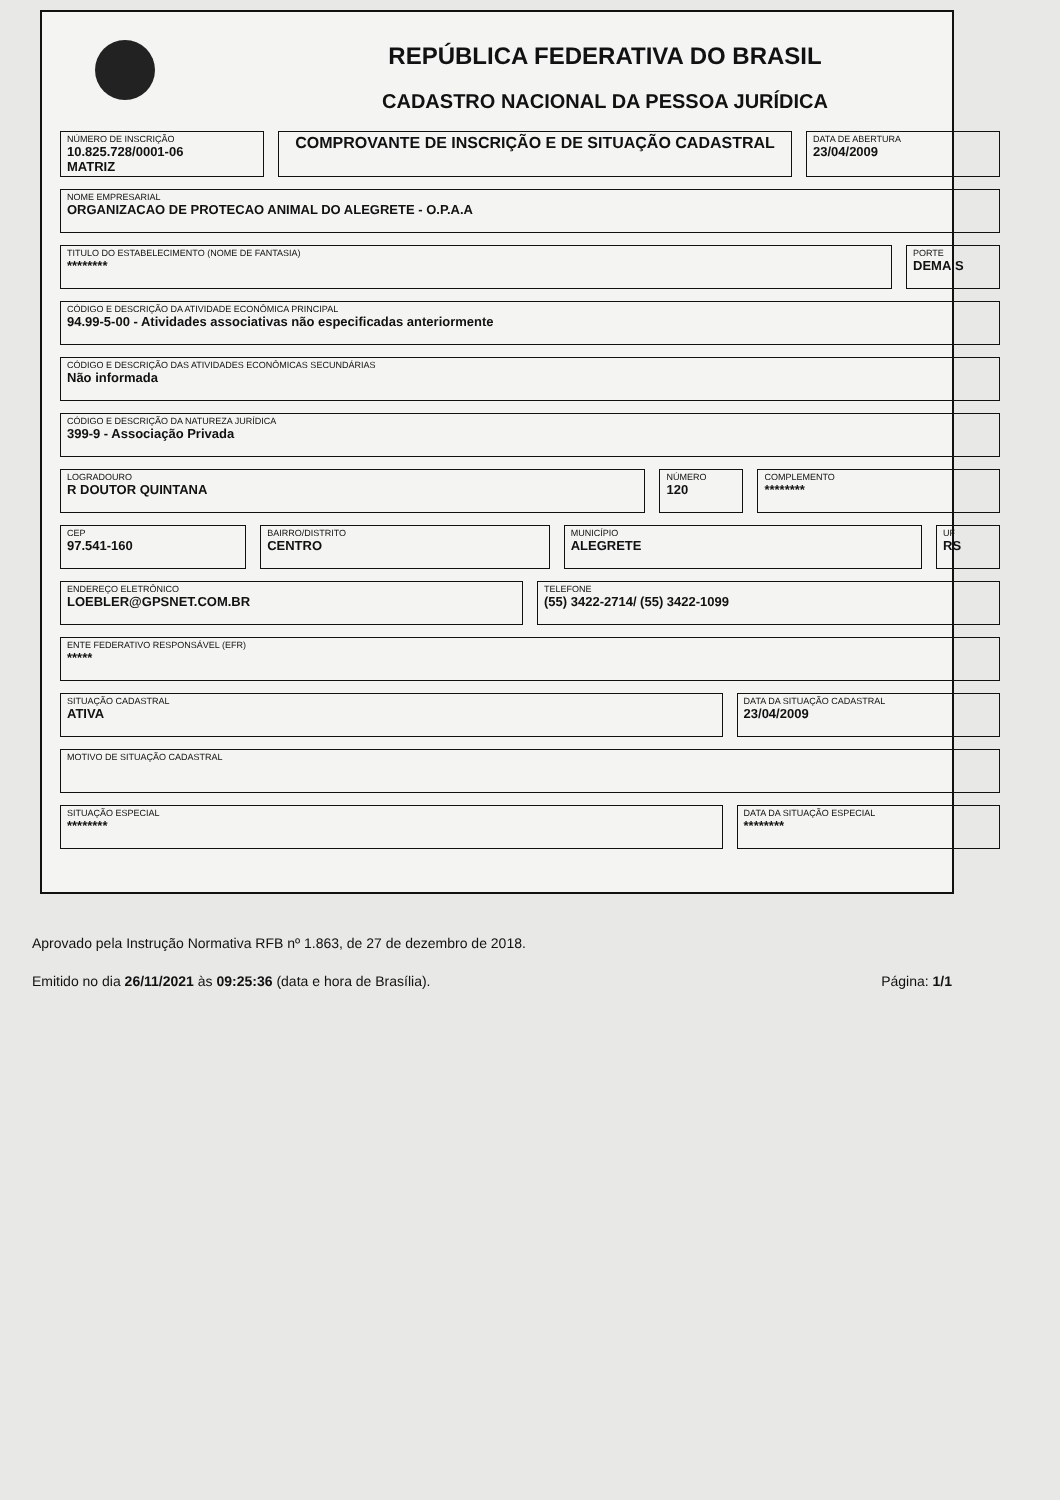REPÚBLICA FEDERATIVA DO BRASIL
CADASTRO NACIONAL DA PESSOA JURÍDICA
NÚMERO DE INSCRIÇÃO
10.825.728/0001-06
MATRIZ
COMPROVANTE DE INSCRIÇÃO E DE SITUAÇÃO CADASTRAL
DATA DE ABERTURA
23/04/2009
NOME EMPRESARIAL
ORGANIZACAO DE PROTECAO ANIMAL DO ALEGRETE - O.P.A.A
TITULO DO ESTABELECIMENTO (NOME DE FANTASIA)
********
PORTE
DEMAIS
CÓDIGO E DESCRIÇÃO DA ATIVIDADE ECONÔMICA PRINCIPAL
94.99-5-00 - Atividades associativas não especificadas anteriormente
CÓDIGO E DESCRIÇÃO DAS ATIVIDADES ECONÔMICAS SECUNDÁRIAS
Não informada
CÓDIGO E DESCRIÇÃO DA NATUREZA JURÍDICA
399-9 - Associação Privada
LOGRADOURO
R DOUTOR QUINTANA
NÚMERO
120
COMPLEMENTO
********
CEP
97.541-160
BAIRRO/DISTRITO
CENTRO
MUNICÍPIO
ALEGRETE
UF
RS
ENDEREÇO ELETRÔNICO
LOEBLER@GPSNET.COM.BR
TELEFONE
(55) 3422-2714/ (55) 3422-1099
ENTE FEDERATIVO RESPONSÁVEL (EFR)
*****
SITUAÇÃO CADASTRAL
ATIVA
DATA DA SITUAÇÃO CADASTRAL
23/04/2009
MOTIVO DE SITUAÇÃO CADASTRAL
SITUAÇÃO ESPECIAL
********
DATA DA SITUAÇÃO ESPECIAL
********
Aprovado pela Instrução Normativa RFB nº 1.863, de 27 de dezembro de 2018.
Emitido no dia 26/11/2021 às 09:25:36 (data e hora de Brasília). Página: 1/1